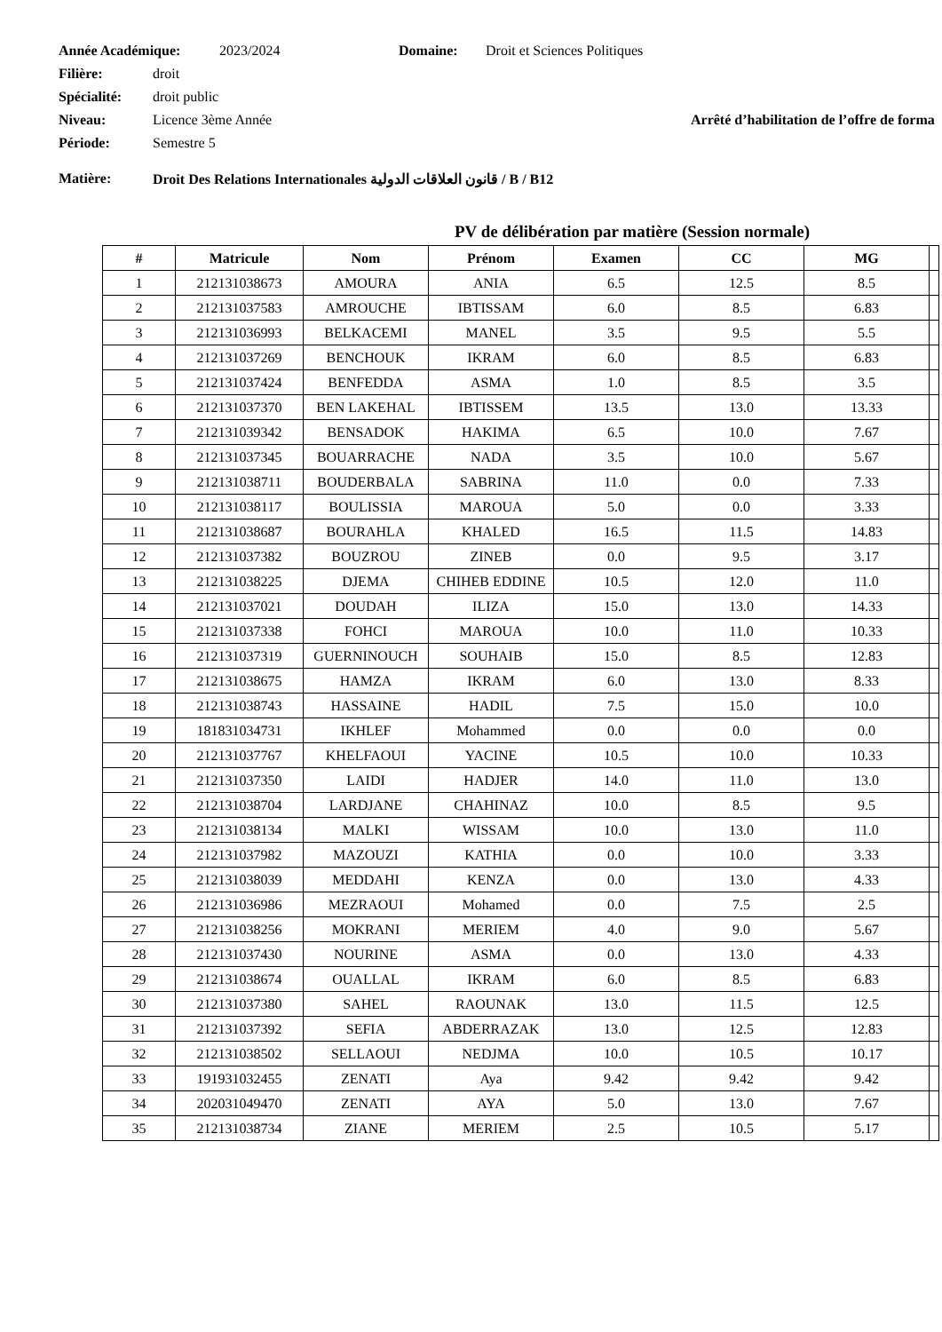Année Académique: 2023/2024 Domaine: Droit et Sciences Politiques
Filière: droit
Spécialité: droit public
Niveau: Licence 3ème Année Arrêté d’habilitation de l’offre de forma
Période: Semestre 5
Matière: Droit Des Relations Internationales قانون العلاقات الدولية / B / B12
PV de délibération par matière (Session normale)
| # | Matricule | Nom | Prénom | Examen | CC | MG | |
| --- | --- | --- | --- | --- | --- | --- | --- |
| 1 | 212131038673 | AMOURA | ANIA | 6.5 | 12.5 | 8.5 | |
| 2 | 212131037583 | AMROUCHE | IBTISSAM | 6.0 | 8.5 | 6.83 | |
| 3 | 212131036993 | BELKACEMI | MANEL | 3.5 | 9.5 | 5.5 | |
| 4 | 212131037269 | BENCHOUK | IKRAM | 6.0 | 8.5 | 6.83 | |
| 5 | 212131037424 | BENFEDDA | ASMA | 1.0 | 8.5 | 3.5 | |
| 6 | 212131037370 | BEN LAKEHAL | IBTISSEM | 13.5 | 13.0 | 13.33 | |
| 7 | 212131039342 | BENSADOK | HAKIMA | 6.5 | 10.0 | 7.67 | |
| 8 | 212131037345 | BOUARRACHE | NADA | 3.5 | 10.0 | 5.67 | |
| 9 | 212131038711 | BOUDERBALA | SABRINA | 11.0 | 0.0 | 7.33 | |
| 10 | 212131038117 | BOULISSIA | MAROUA | 5.0 | 0.0 | 3.33 | |
| 11 | 212131038687 | BOURAHLA | KHALED | 16.5 | 11.5 | 14.83 | |
| 12 | 212131037382 | BOUZROU | ZINEB | 0.0 | 9.5 | 3.17 | |
| 13 | 212131038225 | DJEMA | CHIHEB EDDINE | 10.5 | 12.0 | 11.0 | |
| 14 | 212131037021 | DOUDAH | ILIZA | 15.0 | 13.0 | 14.33 | |
| 15 | 212131037338 | FOHCI | MAROUA | 10.0 | 11.0 | 10.33 | |
| 16 | 212131037319 | GUERNINOUCH | SOUHAIB | 15.0 | 8.5 | 12.83 | |
| 17 | 212131038675 | HAMZA | IKRAM | 6.0 | 13.0 | 8.33 | |
| 18 | 212131038743 | HASSAINE | HADIL | 7.5 | 15.0 | 10.0 | |
| 19 | 181831034731 | IKHLEF | Mohammed | 0.0 | 0.0 | 0.0 | |
| 20 | 212131037767 | KHELFAOUI | YACINE | 10.5 | 10.0 | 10.33 | |
| 21 | 212131037350 | LAIDI | HADJER | 14.0 | 11.0 | 13.0 | |
| 22 | 212131038704 | LARDJANE | CHAHINAZ | 10.0 | 8.5 | 9.5 | |
| 23 | 212131038134 | MALKI | WISSAM | 10.0 | 13.0 | 11.0 | |
| 24 | 212131037982 | MAZOUZI | KATHIA | 0.0 | 10.0 | 3.33 | |
| 25 | 212131038039 | MEDDAHI | KENZA | 0.0 | 13.0 | 4.33 | |
| 26 | 212131036986 | MEZRAOUI | Mohamed | 0.0 | 7.5 | 2.5 | |
| 27 | 212131038256 | MOKRANI | MERIEM | 4.0 | 9.0 | 5.67 | |
| 28 | 212131037430 | NOURINE | ASMA | 0.0 | 13.0 | 4.33 | |
| 29 | 212131038674 | OUALLAL | IKRAM | 6.0 | 8.5 | 6.83 | |
| 30 | 212131037380 | SAHEL | RAOUNAK | 13.0 | 11.5 | 12.5 | |
| 31 | 212131037392 | SEFIA | ABDERRAZAK | 13.0 | 12.5 | 12.83 | |
| 32 | 212131038502 | SELLAOUI | NEDJMA | 10.0 | 10.5 | 10.17 | |
| 33 | 191931032455 | ZENATI | Aya | 9.42 | 9.42 | 9.42 | |
| 34 | 202031049470 | ZENATI | AYA | 5.0 | 13.0 | 7.67 | |
| 35 | 212131038734 | ZIANE | MERIEM | 2.5 | 10.5 | 5.17 | |